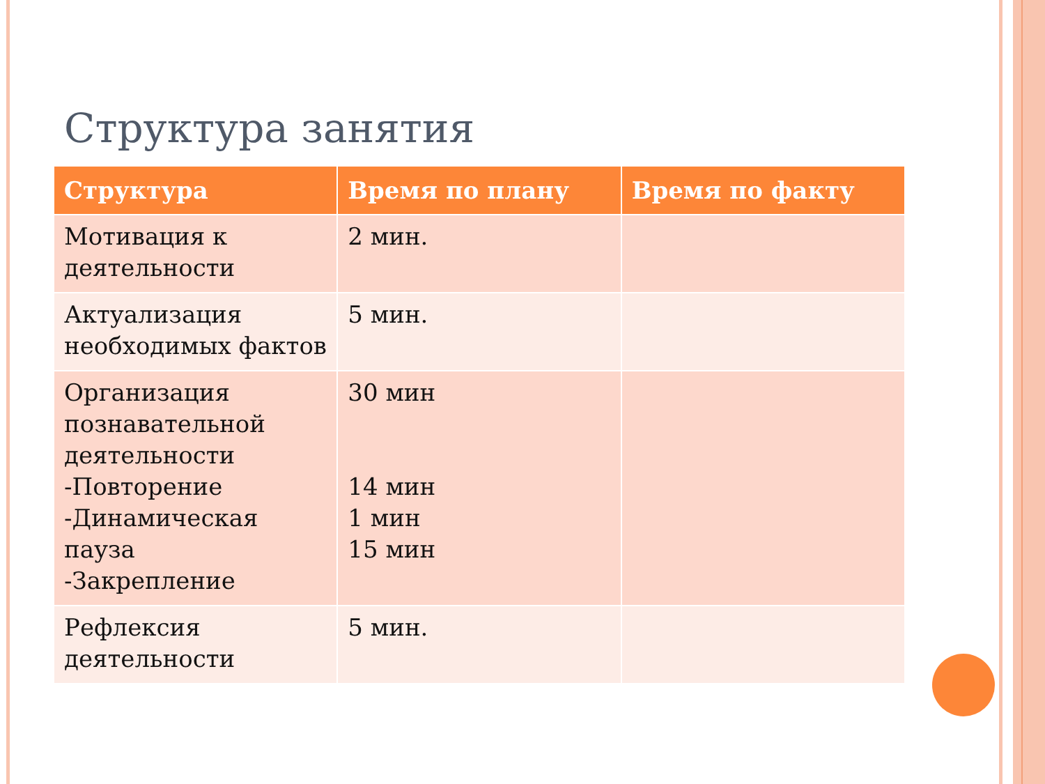Структура занятия
| Структура | Время по плану | Время по факту |
| --- | --- | --- |
| Мотивация к деятельности | 2 мин. | |
| Актуализация необходимых фактов | 5 мин. | |
| Организация познавательной деятельности -Повторение -Динамическая пауза -Закрепление | 30 мин 14 мин 1 мин 15 мин | |
| Рефлексия деятельности | 5 мин. | |